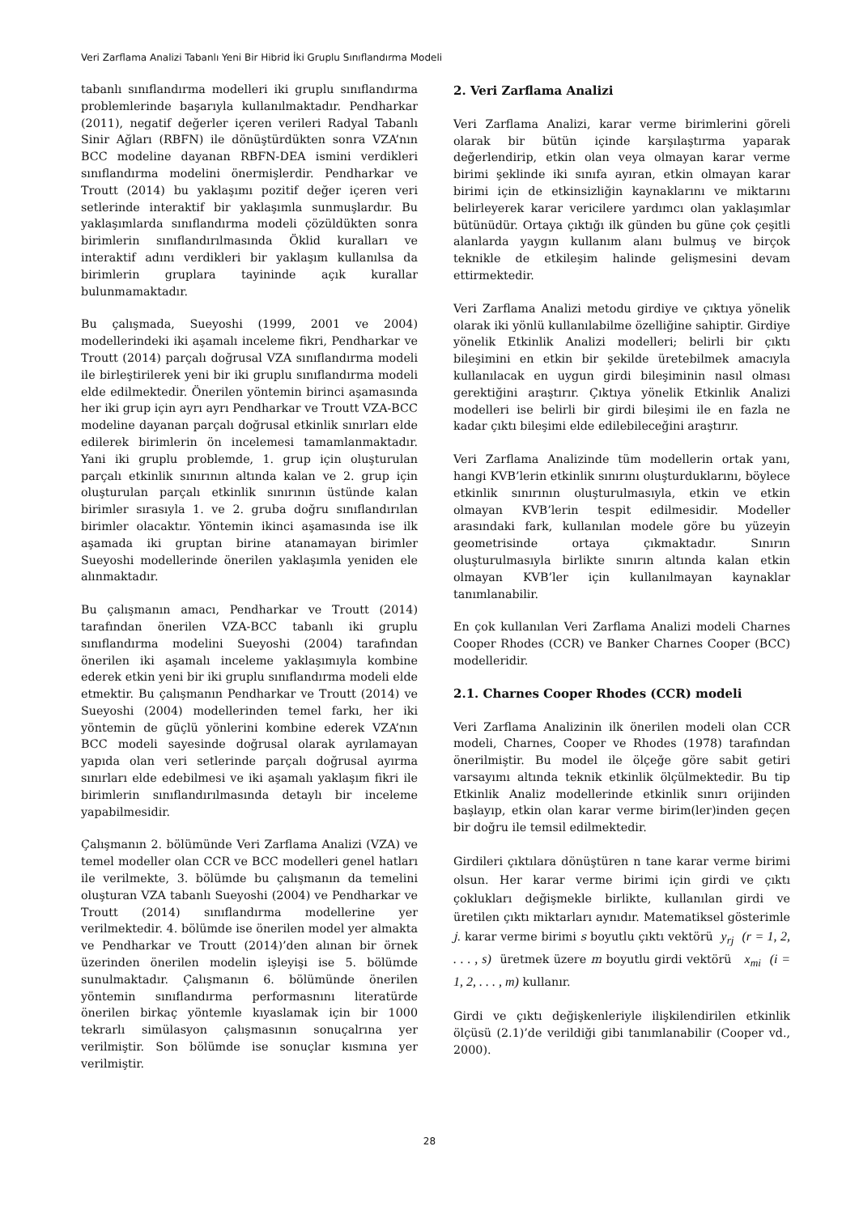Veri Zarflama Analizi Tabanlı Yeni Bir Hibrid İki Gruplu Sınıflandırma Modeli
tabanlı sınıflandırma modelleri iki gruplu sınıflandırma problemlerinde başarıyla kullanılmaktadır. Pendharkar (2011), negatif değerler içeren verileri Radyal Tabanlı Sinir Ağları (RBFN) ile dönüştürdükten sonra VZA’nın BCC modeline dayanan RBFN-DEA ismini verdikleri sınıflandırma modelini önermişlerdir. Pendharkar ve Troutt (2014) bu yaklaşımı pozitif değer içeren veri setlerinde interaktif bir yaklaşımla sunmuşlardır. Bu yaklaşımlarda sınıflandırma modeli çözüldükten sonra birimlerin sınıflandırılmasında Öklid kuralları ve interaktif adını verdikleri bir yaklaşım kullanılsa da birimlerin gruplara tayininde açık kurallar bulunmamaktadır.
Bu çalışmada, Sueyoshi (1999, 2001 ve 2004) modellerindeki iki aşamalı inceleme fikri, Pendharkar ve Troutt (2014) parçalı doğrusal VZA sınıflandırma modeli ile birleştirilerek yeni bir iki gruplu sınıflandırma modeli elde edilmektedir. Önerilen yöntemin birinci aşamasında her iki grup için ayrı ayrı Pendharkar ve Troutt VZA-BCC modeline dayanan parçalı doğrusal etkinlik sınırları elde edilerek birimlerin ön incelemesi tamamlanmaktadır. Yani iki gruplu problemde, 1. grup için oluşturulan parçalı etkinlik sınırının altında kalan ve 2. grup için oluşturulan parçalı etkinlik sınırının üstünde kalan birimler sırasıyla 1. ve 2. gruba doğru sınıflandırılan birimler olacaktır. Yöntemin ikinci aşamasında ise ilk aşamada iki gruptan birine atanamayan birimler Sueyoshi modellerinde önerilen yaklaşımla yeniden ele alınmaktadır.
Bu çalışmanın amacı, Pendharkar ve Troutt (2014) tarafından önerilen VZA-BCC tabanlı iki gruplu sınıflandırma modelini Sueyoshi (2004) tarafından önerilen iki aşamalı inceleme yaklaşımıyla kombine ederek etkin yeni bir iki gruplu sınıflandırma modeli elde etmektir. Bu çalışmanın Pendharkar ve Troutt (2014) ve Sueyoshi (2004) modellerinden temel farkı, her iki yöntemin de güçlü yönlerini kombine ederek VZA’nın BCC modeli sayesinde doğrusal olarak ayrılamayan yapıda olan veri setlerinde parçalı doğrusal ayırma sınırları elde edebilmesi ve iki aşamalı yaklaşım fikri ile birimlerin sınıflandırılmasında detaylı bir inceleme yapabilmesidir.
Çalışmanın 2. bölümünde Veri Zarflama Analizi (VZA) ve temel modeller olan CCR ve BCC modelleri genel hatları ile verilmekte, 3. bölümde bu çalışmanın da temelini oluşturan VZA tabanlı Sueyoshi (2004) ve Pendharkar ve Troutt (2014) sınıflandırma modellerine yer verilmektedir. 4. bölümde ise önerilen model yer almakta ve Pendharkar ve Troutt (2014)’den alınan bir örnek üzerinden önerilen modelin işleyişi ise 5. bölümde sunulmaktadır. Çalışmanın 6. bölümünde önerilen yöntemin sınıflandırma performasnını literatürde önerilen birkaç yöntemle kıyaslamak için bir 1000 tekrarlı simülasyon çalışmasının sonuçalrına yer verilmiştir. Son bölümde ise sonuçlar kısmına yer verilmiştir.
2. Veri Zarflama Analizi
Veri Zarflama Analizi, karar verme birimlerini göreli olarak bir bütün içinde karşılaştırma yaparak değerlendirip, etkin olan veya olmayan karar verme birimi şeklinde iki sınıfa ayıran, etkin olmayan karar birimi için de etkinsizliğin kaynaklarını ve miktarını belirleyerek karar vericilere yardımcı olan yaklaşımlar bütünüdür. Ortaya çıktığı ilk günden bu güne çok çeşitli alanlarda yaygın kullanım alanı bulmuş ve birçok teknikle de etkileşim halinde gelişmesini devam ettirmektedir.
Veri Zarflama Analizi metodu girdiye ve çıktıya yönelik olarak iki yönlü kullanılabilme özelliğine sahiptir. Girdiye yönelik Etkinlik Analizi modelleri; belirli bir çıktı bileşimini en etkin bir şekilde üretebilmek amacıyla kullanılacak en uygun girdi bileşiminin nasıl olması gerektiğini araştırır. Çıktıya yönelik Etkinlik Analizi modelleri ise belirli bir girdi bileşimi ile en fazla ne kadar çıktı bileşimi elde edilebileceğini araştırır.
Veri Zarflama Analizinde tüm modellerin ortak yanı, hangi KVB’lerin etkinlik sınırını oluşturduklarını, böylece etkinlik sınırının oluşturulmasıyla, etkin ve etkin olmayan KVB’lerin tespit edilmesidir. Modeller arasındaki fark, kullanılan modele göre bu yüzeyin geometrisinde ortaya çıkmaktadır. Sınırın oluşturulmasıyla birlikte sınırın altında kalan etkin olmayan KVB’ler için kullanılmayan kaynaklar tanımlanabilir.
En çok kullanılan Veri Zarflama Analizi modeli Charnes Cooper Rhodes (CCR) ve Banker Charnes Cooper (BCC) modelleridir.
2.1. Charnes Cooper Rhodes (CCR) modeli
Veri Zarflama Analizinin ilk önerilen modeli olan CCR modeli, Charnes, Cooper ve Rhodes (1978) tarafından önerilmiştir. Bu model ile ölçeğe göre sabit getiri varsayımı altında teknik etkinlik ölçülmektedir. Bu tip Etkinlik Analiz modellerinde etkinlik sınırı orijinden başlayıp, etkin olan karar verme birim(ler)inden geçen bir doğru ile temsil edilmektedir.
Girdileri çıktılara dönüştüren n tane karar verme birimi olsun. Her karar verme birimi için girdi ve çıktı çoklukları değişmekle birlikte, kullanılan girdi ve üretilen çıktı miktarları aynıdır. Matematiksel gösterimle j. karar verme birimi s boyutlu çıktı vektörü y<sub>rj</sub> (r = 1, 2, . . . , s) üretmek üzere m boyutlu girdi vektörü x<sub>mi</sub> (i = 1, 2, . . . , m) kullanır.
Girdi ve çıktı değişkenleriyle ilişkilendirilen etkinlik ölçüsü (2.1)’de verildiği gibi tanımlanabilir (Cooper vd., 2000).
28